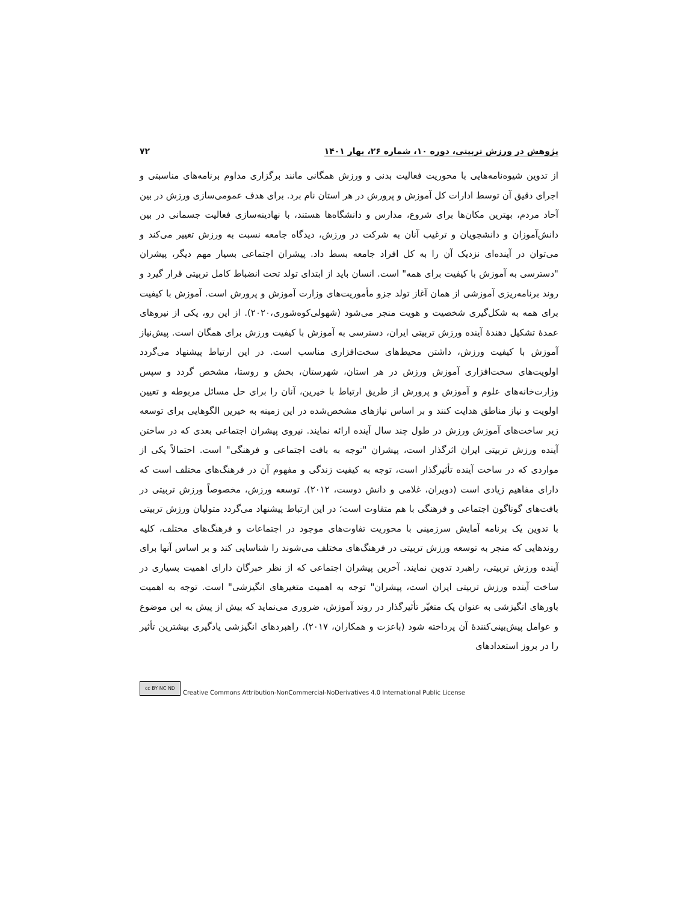پژوهش در ورزش تربیتی، دوره ۱۰، شماره ۲۶، بهار ۱۴۰۱ ۷۲
از تدوین شیوه‌نامه‌هایی با محوریت فعالیت بدنی و ورزش همگانی مانند برگزاری مداوم برنامه‌های مناسبتی و اجرای دقیق آن توسط ادارات کل آموزش و پرورش در هر استان نام برد. برای هدف عمومی‌سازی ورزش در بین آحاد مردم، بهترین مکان‌ها برای شروع، مدارس و دانشگاه‌ها هستند، با نهادینه‌سازی فعالیت جسمانی در بین دانش‌آموزان و دانشجویان و ترغیب آنان به شرکت در ورزش، دیدگاه جامعه نسبت به ورزش تغییر می‌کند و می‌توان در آینده‌ای نزدیک آن را به کل افراد جامعه بسط داد. پیشران اجتماعی بسیار مهم دیگر، پیشران "دسترسی به آموزش با کیفیت برای همه" است. انسان باید از ابتدای تولد تحت انضباط کامل تربیتی قرار گیرد و روند برنامه‌ریزی آموزشی از همان آغاز تولد جزو مأموریت‌های وزارت آموزش و پرورش است. آموزش با کیفیت برای همه به شکل‌گیری شخصیت و هویت منجر می‌شود (شهولی‌کوه‌شوری،۲۰۲۰). از این رو، یکی از نیروهای عمدهٔ تشکیل دهندهٔ آینده ورزش تربیتی ایران، دسترسی به آموزش با کیفیت ورزش برای همگان است. پیش‌نیاز آموزش با کیفیت ورزش، داشتن محیط‌های سخت‌افزاری مناسب است. در این ارتباط پیشنهاد می‌گردد اولویت‌های سخت‌افزاری آموزش ورزش در هر استان، شهرستان، بخش و روستا، مشخص گردد و سپس وزارت‌خانه‌های علوم و آموزش و پرورش از طریق ارتباط با خیرین، آنان را برای حل مسائل مربوطه و تعیین اولویت و نیاز مناطق هدایت کنند و بر اساس نیازهای مشخص‌شده در این زمینه به خیرین الگوهایی برای توسعه زیر ساخت‌های آموزش ورزش در طول چند سال آینده ارائه نمایند. نیروی پیشران اجتماعی بعدی که در ساختن آینده ورزش تربیتی ایران اثرگذار است، پیشران "توجه به بافت اجتماعی و فرهنگی" است. احتمالاً یکی از مواردی که در ساخت آینده تأثیرگذار است، توجه به کیفیت زندگی و مفهوم آن در فرهنگ‌های مختلف است که دارای مفاهیم زیادی است (دویران، غلامی و دانش دوست، ۲۰۱۲). توسعه ورزش، مخصوصاً ورزش تربیتی در بافت‌های گوناگون اجتماعی و فرهنگی با هم متفاوت است؛ در این ارتباط پیشنهاد می‌گردد متولیان ورزش تربیتی با تدوین یک برنامه آمایش سرزمینی با محوریت تفاوت‌های موجود در اجتماعات و فرهنگ‌های مختلف، کلیه روندهایی که منجر به توسعه ورزش تربیتی در فرهنگ‌های مختلف می‌شوند را شناسایی کند و بر اساس آنها برای آینده ورزش تربیتی، راهبرد تدوین نمایند. آخرین پیشران اجتماعی که از نظر خبرگان دارای اهمیت بسیاری در ساخت آینده ورزش تربیتی ایران است، پیشران" توجه به اهمیت متغیرهای انگیزشی" است. توجه به اهمیت باورهای انگیزشی به عنوان یک متغیّر تأثیرگذار در روند آموزش، ضروری می‌نماید که بیش از پیش به این موضوع و عوامل پیش‌بینی‌کنندهٔ آن پرداخته شود (باعزت و همکاران، ۲۰۱۷). راهبردهای انگیزشی یادگیری بیشترین تأثیر را در بروز استعدادهای
cc BY NC ND Creative Commons Attribution-NonCommercial-NoDerivatives 4.0 International Public License